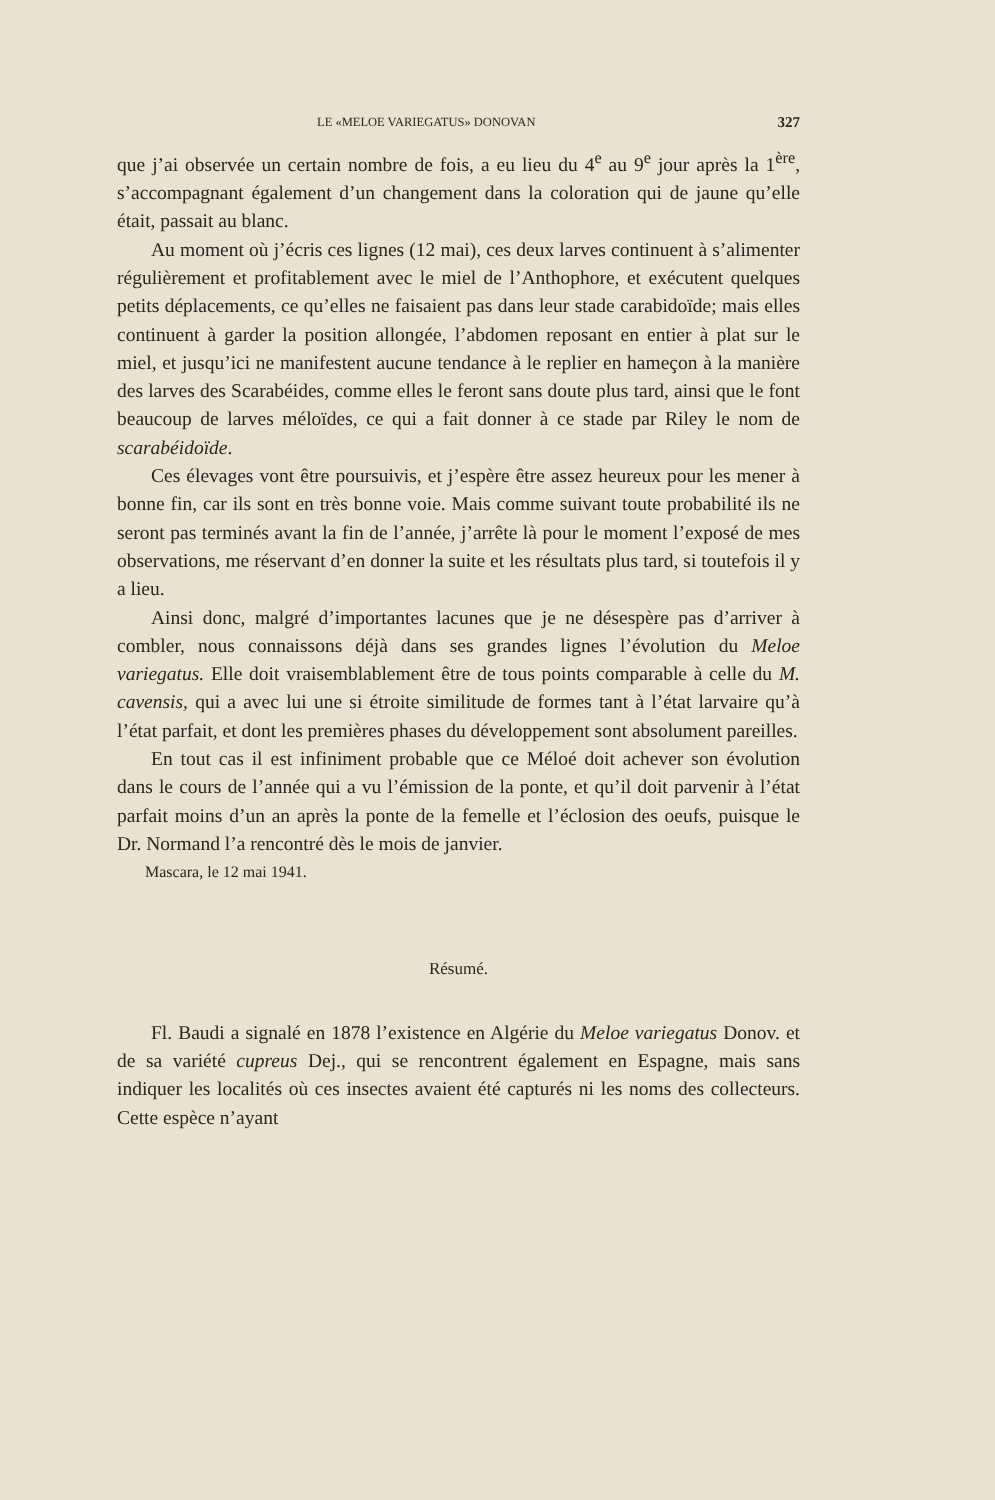LE «MELOE VARIEGATUS» DONOVAN 327
que j’ai observée un certain nombre de fois, a eu lieu du 4<sup>e</sup> au 9<sup>e</sup> jour après la 1<sup>ère</sup>, s’accompagnant également d’un changement dans la coloration qui de jaune qu’elle était, passait au blanc.
Au moment où j’écris ces lignes (12 mai), ces deux larves continuent à s’alimenter régulièrement et profitablement avec le miel de l’Anthophore, et exécutent quelques petits déplacements, ce qu’elles ne faisaient pas dans leur stade carabidoïde; mais elles continuent à garder la position allongée, l’abdomen reposant en entier à plat sur le miel, et jusqu’ici ne manifestent aucune tendance à le replier en hameçon à la manière des larves des Scarabéides, comme elles le feront sans doute plus tard, ainsi que le font beaucoup de larves méloïdes, ce qui a fait donner à ce stade par Riley le nom de scarabéidoïde.
Ces élevages vont être poursuivis, et j’espère être assez heureux pour les mener à bonne fin, car ils sont en très bonne voie. Mais comme suivant toute probabilité ils ne seront pas terminés avant la fin de l’année, j’arrête là pour le moment l’exposé de mes observations, me réservant d’en donner la suite et les résultats plus tard, si toutefois il y a lieu.
Ainsi donc, malgré d’importantes lacunes que je ne désespère pas d’arriver à combler, nous connaissons déjà dans ses grandes lignes l’évolution du Meloe variegatus. Elle doit vraisemblablement être de tous points comparable à celle du M. cavensis, qui a avec lui une si étroite similitude de formes tant à l’état larvaire qu’à l’état parfait, et dont les premières phases du développement sont absolument pareilles.
En tout cas il est infiniment probable que ce Méloé doit achever son évolution dans le cours de l’année qui a vu l’émission de la ponte, et qu’il doit parvenir à l’état parfait moins d’un an après la ponte de la femelle et l’éclosion des oeufs, puisque le Dr. Normand l’a rencontré dès le mois de janvier.
Mascara, le 12 mai 1941.
Résumé.
Fl. Baudi a signalé en 1878 l’existence en Algérie du Meloe variegatus Donov. et de sa variété cupreus Dej., qui se rencontrent également en Espagne, mais sans indiquer les localités où ces insectes avaient été capturés ni les noms des collecteurs. Cette espèce n’ayant